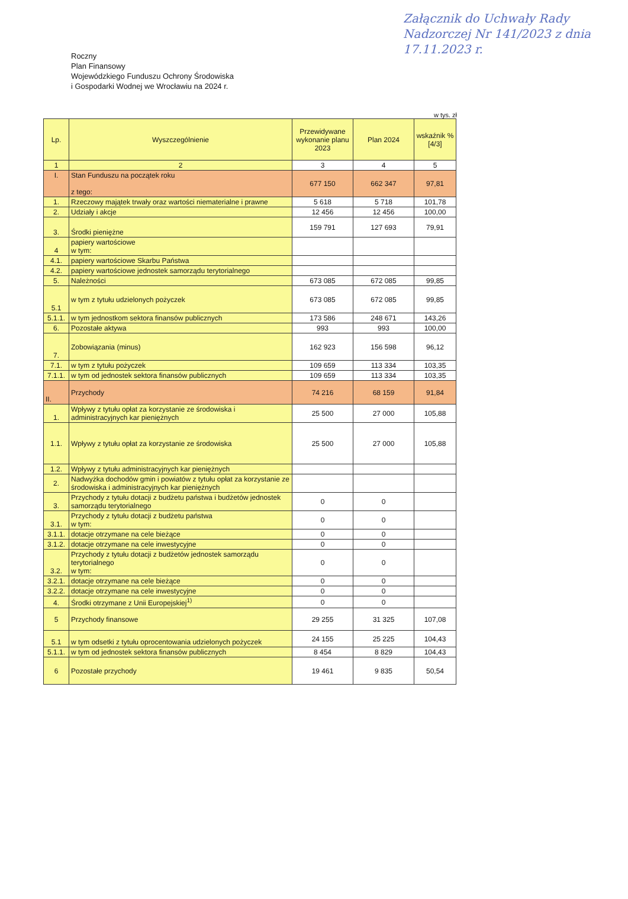Załącznik do Uchwały Rady Nadzorczej Nr 141/2023 z dnia 17.11.2023 r.
Roczny
Plan Finansowy
Wojewódzkiego Funduszu Ochrony Środowiska
i Gospodarki Wodnej we Wrocławiu na 2024 r.
w tys. zł
| Lp. | Wyszczególnienie | Przewidywane wykonanie planu 2023 | Plan 2024 | wskaźnik % [4/3] |
| --- | --- | --- | --- | --- |
| 1 | 2 | 3 | 4 | 5 |
| I. | Stan Funduszu na początek roku z tego: | 677 150 | 662 347 | 97,81 |
| 1. | Rzeczowy majątek trwały oraz wartości niematerialne i prawne | 5 618 | 5 718 | 101,78 |
| 2. | Udziały i akcje | 12 456 | 12 456 | 100,00 |
| 3. | Środki pieniężne | 159 791 | 127 693 | 79,91 |
| 4 | papiery wartościowe w tym: | | | |
| 4.1. | papiery wartościowe Skarbu Państwa | | | |
| 4.2. | papiery wartościowe jednostek samorządu terytorialnego | | | |
| 5. | Należności | 673 085 | 672 085 | 99,85 |
| 5.1 | w tym z tytułu udzielonych pożyczek | 673 085 | 672 085 | 99,85 |
| 5.1.1. | w tym jednostkom sektora finansów publicznych | 173 586 | 248 671 | 143,26 |
| 6. | Pozostałe aktywa | 993 | 993 | 100,00 |
| 7. | Zobowiązania (minus) | 162 923 | 156 598 | 96,12 |
| 7.1. | w tym z tytułu pożyczek | 109 659 | 113 334 | 103,35 |
| 7.1.1. | w tym od jednostek sektora finansów publicznych | 109 659 | 113 334 | 103,35 |
| II. | Przychody | 74 216 | 68 159 | 91,84 |
| 1. | Wpływy z tytułu opłat za korzystanie ze środowiska i administracyjnych kar pieniężnych | 25 500 | 27 000 | 105,88 |
| 1.1. | Wpływy z tytułu opłat za korzystanie ze środowiska | 25 500 | 27 000 | 105,88 |
| 1.2. | Wpływy z tytułu administracyjnych kar pieniężnych | | | |
| 2. | Nadwyżka dochodów gmin i powiatów z tytułu opłat za korzystanie ze środowiska i administracyjnych kar pieniężnych | | | |
| 3. | Przychody z tytułu dotacji z budżetu państwa i budżetów jednostek samorządu terytorialnego | 0 | 0 | |
| 3.1. | Przychody z tytułu dotacji z budżetu państwa w tym: | 0 | 0 | |
| 3.1.1. | dotacje otrzymane na cele bieżące | 0 | 0 | |
| 3.1.2. | dotacje otrzymane na cele inwestycyjne | 0 | 0 | |
| 3.2. | Przychody z tytułu dotacji z budżetów jednostek samorządu terytorialnego w tym: | 0 | 0 | |
| 3.2.1. | dotacje otrzymane na cele bieżące | 0 | 0 | |
| 3.2.2. | dotacje otrzymane na cele inwestycyjne | 0 | 0 | |
| 4. | Środki otrzymane z Unii Europejskiej<sup>1)</sup> | 0 | 0 | |
| 5 | Przychody finansowe | 29 255 | 31 325 | 107,08 |
| 5.1 | w tym odsetki z tytułu oprocentowania udzielonych pożyczek | 24 155 | 25 225 | 104,43 |
| 5.1.1. | w tym od jednostek sektora finansów publicznych | 8 454 | 8 829 | 104,43 |
| 6 | Pozostałe przychody | 19 461 | 9 835 | 50,54 |